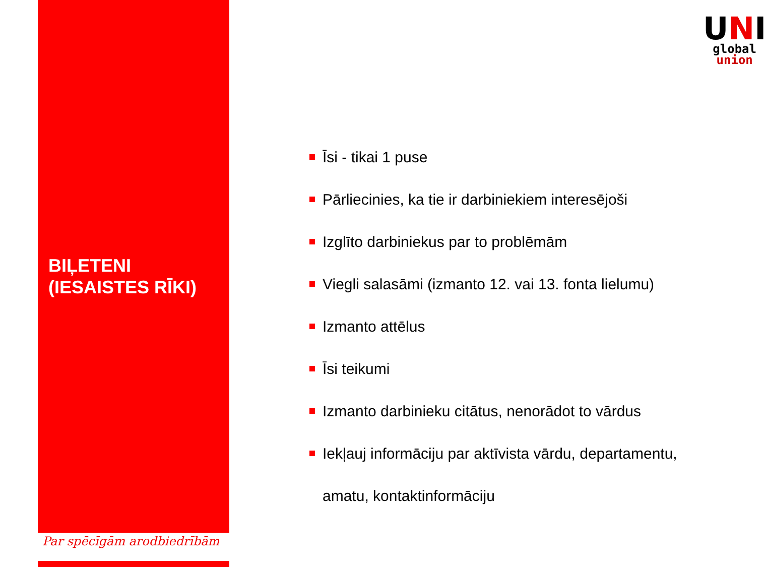BIĻETENI
(IESAISTES RĪKI)
Par spēcīgām arodbiedrībām
UNI
global
union
Īsi - tikai 1 puse
Pārliecinies, ka tie ir darbiniekiem interesējoši
Izglīto darbiniekus par to problēmām
Viegli salasāmi (izmanto 12. vai 13. fonta lielumu)
Izmanto attēlus
Īsi teikumi
Izmanto darbinieku citātus, nenorādot to vārdus
Iekļauj informāciju par aktīvista vārdu, departamentu,
amatu, kontaktinformāciju